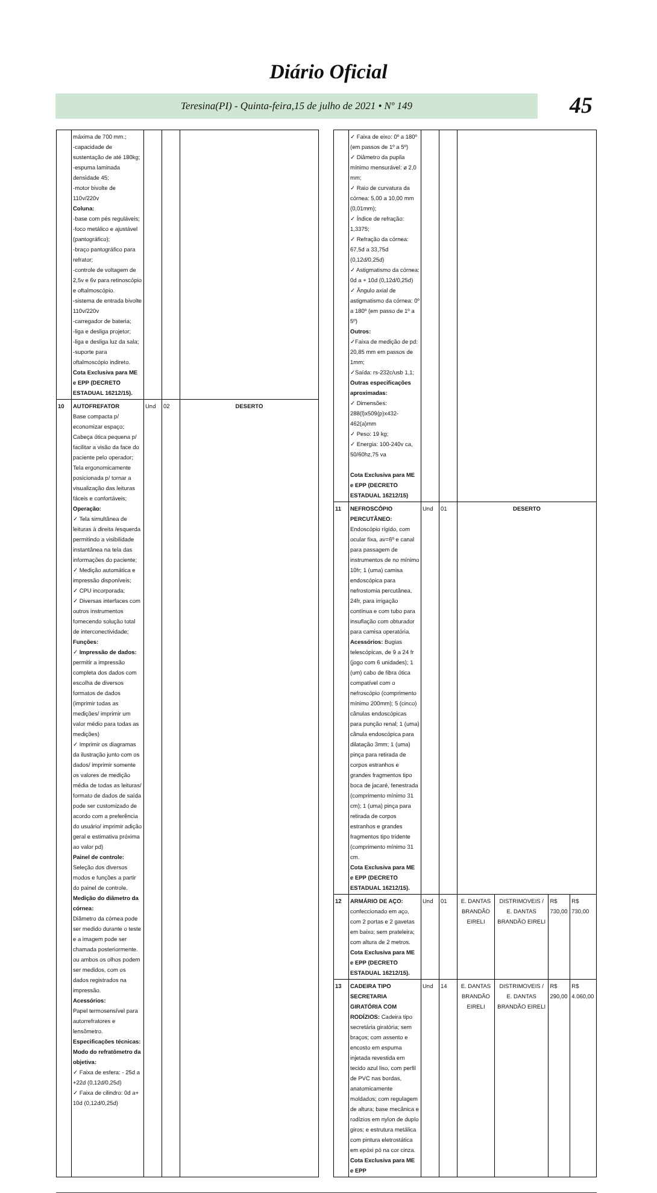Diário Oficial
Teresina(PI) - Quinta-feira,15 de julho de 2021 • Nº 149 45
| | máxima de 700 mm.; -capacidade de sustentação de até 180kg; -espuma laminada densidade 45; -motor bivolte de 110v/220v Coluna: -base com pés reguláveis; -foco metálico e ajustável (pantográfico); -braço pantográfico para refrator; -controle de voltagem de 2,5v e 6v para retinoscópio e oftalmoscópio. -sistema de entrada bivolte 110v/220v -carregador de bateria; -liga e desliga projetor; -liga e desliga luz da sala; -suporte para oftalmoscópio indireto. Cota Exclusiva para ME e EPP (DECRETO ESTADUAL 16212/15). | | | |
| 10 | AUTOFREFATOR Base compacta p/ economizar espaço; Cabeça ótica pequena p/ facilitar a visão da face do paciente pelo operador; Tela ergonomicamente posicionada p/ tornar a visualização das leituras fáceis e confortáveis; Operação: ✓ Tela simultânea de leituras à direita /esquerda permitindo a visibilidade instantânea na tela das informações do paciente; ✓ Medição automática e impressão disponíveis; ✓ CPU incorporada; ✓ Diversas interfaces com outros instrumentos fornecendo solução total de interconectividade; Funções: ✓ Impressão de dados: permitir a impressão completa dos dados com escolha de diversos formatos de dados (imprimir todas as medições/ imprimir um valor médio para todas as medições) ✓ Imprimir os diagramas da ilustração junto com os dados/ imprimir somente os valores de medição média de todas as leituras/ formato de dados de saída pode ser customizado de acordo com a preferência do usuário/ imprimir adição geral e estimativa próxima ao valor pd) Painel de controle: Seleção dos diversos modos e funções a partir do painel de controle. Medição do diâmetro da córnea: Diâmetro da córnea pode ser medido durante o teste e a imagem pode ser chamada posteriormente. ou ambos os olhos podem ser medidos, com os dados registrados na impressão. Acessórios: Papel termosensível para autorrefratores e lensômetro. Especificações técnicas: Modo do refratômetro da objetiva: ✓ Faixa de esfera: - 25d a +22d (0,12d/0,25d) ✓ Faixa de cilindro: 0d a+ 10d (0,12d/0,25d) | Und | 02 | DESERTO |
| | ✓ Faixa de eixo: 0º a 180º (em passos de 1º a 5º) ✓ Diâmetro da pupila mínimo mensurável: ø 2,0 mm; ✓ Raio de curvatura da córnea: 5,00 a 10,00 mm (0,01mm); ✓ Índice de refração: 1,3375; ✓ Refração da córnea: 67,5d a 33,75d (0,12d/0,25d) ✓ Astigmatismo da córnea: 0d a + 10d (0,12d/0,25d) ✓ Ângulo axial de astigmatismo da córnea: 0º a 180º (em passo de 1º a 5º) Outros: ✓Faixa de medição de pd: 20,85 mm em passos de 1mm; ✓Saída: rs-232c/usb 1,1; Outras especificações aproximadas: ✓ Dimensões: 288(l)x509(p)x432-462(a)mm ✓ Peso: 19 kg; ✓ Energia: 100-240v ca, 50/60hz,75 va Cota Exclusiva para ME e EPP (DECRETO ESTADUAL 16212/15) | | | | | | |
| 11 | NEFROSCÓPIO PERCUTÂNEO: Endoscópio rígido, com ocular fixa, av=6º e canal para passagem de instrumentos de no mínimo 10fr; 1 (uma) camisa endoscópica para nefrostomia percutânea, 24fr, para irrigação contínua e com tubo para insuflação com obturador para camisa operatória. Acessórios: Bugias telescópicas, de 9 a 24 fr (jogo com 6 unidades); 1 (um) cabo de fibra ótica compatível com o nefroscópio (comprimento mínimo 200mm); 5 (cinco) cânulas endoscópicas para punção renal; 1 (uma) cânula endoscópica para dilatação 3mm; 1 (uma) pinça para retirada de corpos estranhos e grandes fragmentos tipo boca de jacaré, fenestrada (comprimento mínimo 31 cm); 1 (uma) pinça para retirada de corpos estranhos e grandes fragmentos tipo tridente (comprimento mínimo 31 cm. Cota Exclusiva para ME e EPP (DECRETO ESTADUAL 16212/15). | Und | 01 | DESERTO | | | |
| 12 | ARMÁRIO DE AÇO: confeccionado em aço, com 2 portas e 2 gavetas em baixo; sem prateleira; com altura de 2 metros. Cota Exclusiva para ME e EPP (DECRETO ESTADUAL 16212/15). | Und | 01 | E. DANTAS BRANDÃO EIRELI | DISTRIMOVEIS / E. DANTAS BRANDÃO EIRELI | R$ 730,00 | R$ 730,00 |
| 13 | CADEIRA TIPO SECRETARIA GIRATÓRIA COM RODÍZIOS: Cadeira tipo secretária giratória; sem braços; com assento e encosto em espuma injetada revestida em tecido azul liso, com perfil de PVC nas bordas, anatomicamente moldados; com regulagem de altura; base mecânica e rodízios em nylon de duplo giros; e estrutura metálica com pintura eletrostática em epóxi pó na cor cinza. Cota Exclusiva para ME e EPP | Und | 14 | E. DANTAS BRANDÃO EIRELI | DISTRIMOVEIS / E. DANTAS BRANDÃO EIRELI | R$ 290,00 | R$ 4.060,00 |